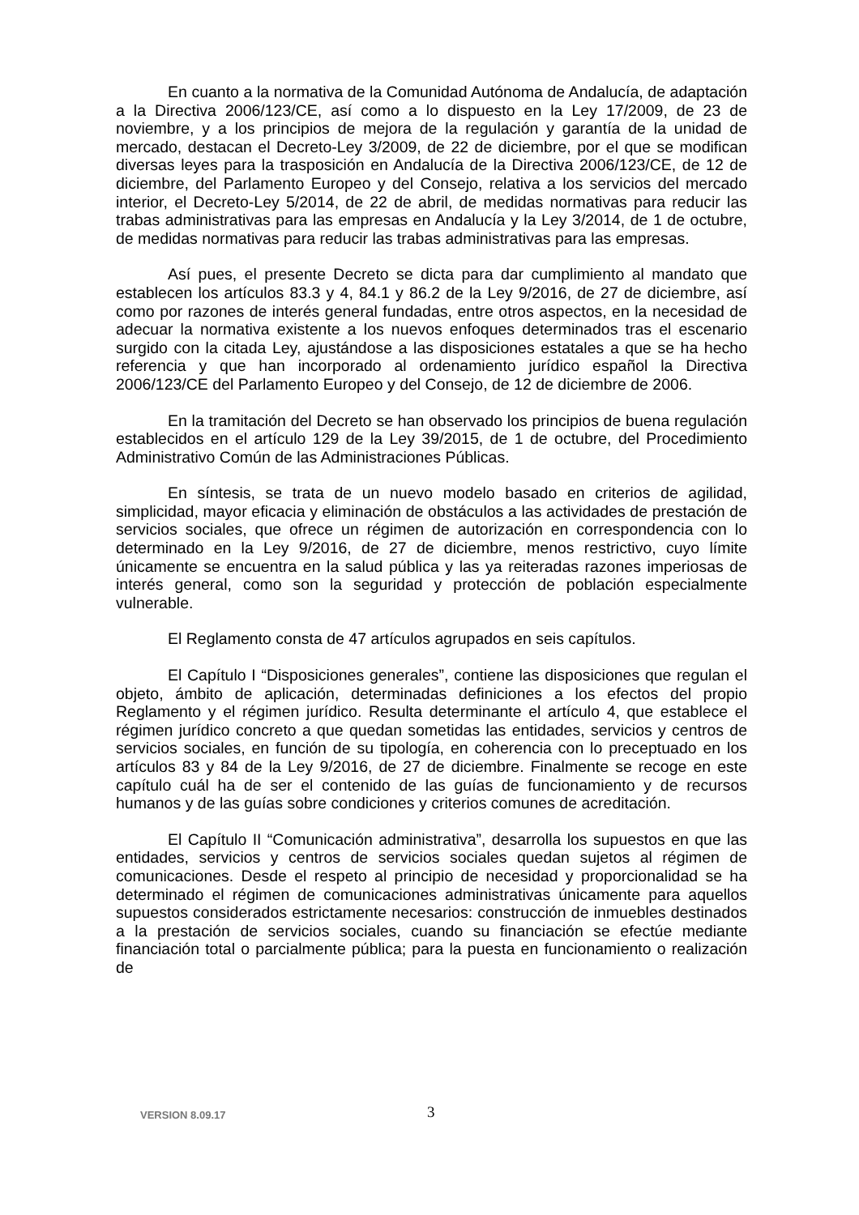En cuanto a la normativa de la Comunidad Autónoma de Andalucía, de adaptación a la Directiva 2006/123/CE, así como a lo dispuesto en la Ley 17/2009, de 23 de noviembre, y a los principios de mejora de la regulación y garantía de la unidad de mercado, destacan el Decreto-Ley 3/2009, de 22 de diciembre, por el que se modifican diversas leyes para la trasposición en Andalucía de la Directiva 2006/123/CE, de 12 de diciembre, del Parlamento Europeo y del Consejo, relativa a los servicios del mercado interior, el Decreto-Ley 5/2014, de 22 de abril, de medidas normativas para reducir las trabas administrativas para las empresas en Andalucía y la Ley 3/2014, de 1 de octubre, de medidas normativas para reducir las trabas administrativas para las empresas.
Así pues, el presente Decreto se dicta para dar cumplimiento al mandato que establecen los artículos 83.3 y 4, 84.1 y 86.2 de la Ley 9/2016, de 27 de diciembre, así como por razones de interés general fundadas, entre otros aspectos, en la necesidad de adecuar la normativa existente a los nuevos enfoques determinados tras el escenario surgido con la citada Ley, ajustándose a las disposiciones estatales a que se ha hecho referencia y que han incorporado al ordenamiento jurídico español la Directiva 2006/123/CE del Parlamento Europeo y del Consejo, de 12 de diciembre de 2006.
En la tramitación del Decreto se han observado los principios de buena regulación establecidos en el artículo 129 de la Ley 39/2015, de 1 de octubre, del Procedimiento Administrativo Común de las Administraciones Públicas.
En síntesis, se trata de un nuevo modelo basado en criterios de agilidad, simplicidad, mayor eficacia y eliminación de obstáculos a las actividades de prestación de servicios sociales, que ofrece un régimen de autorización en correspondencia con lo determinado en la Ley 9/2016, de 27 de diciembre, menos restrictivo, cuyo límite únicamente se encuentra en la salud pública y las ya reiteradas razones imperiosas de interés general, como son la seguridad y protección de población especialmente vulnerable.
El Reglamento consta de 47 artículos agrupados en seis capítulos.
El Capítulo I “Disposiciones generales”, contiene las disposiciones que regulan el objeto, ámbito de aplicación, determinadas definiciones a los efectos del propio Reglamento y el régimen jurídico. Resulta determinante el artículo 4, que establece el régimen jurídico concreto a que quedan sometidas las entidades, servicios y centros de servicios sociales, en función de su tipología, en coherencia con lo preceptuado en los artículos 83 y 84 de la Ley 9/2016, de 27 de diciembre. Finalmente se recoge en este capítulo cuál ha de ser el contenido de las guías de funcionamiento y de recursos humanos y de las guías sobre condiciones y criterios comunes de acreditación.
El Capítulo II “Comunicación administrativa”, desarrolla los supuestos en que las entidades, servicios y centros de servicios sociales quedan sujetos al régimen de comunicaciones. Desde el respeto al principio de necesidad y proporcionalidad se ha determinado el régimen de comunicaciones administrativas únicamente para aquellos supuestos considerados estrictamente necesarios: construcción de inmuebles destinados a la prestación de servicios sociales, cuando su financiación se efectúe mediante financiación total o parcialmente pública; para la puesta en funcionamiento o realización de
VERSION 8.09.17 3